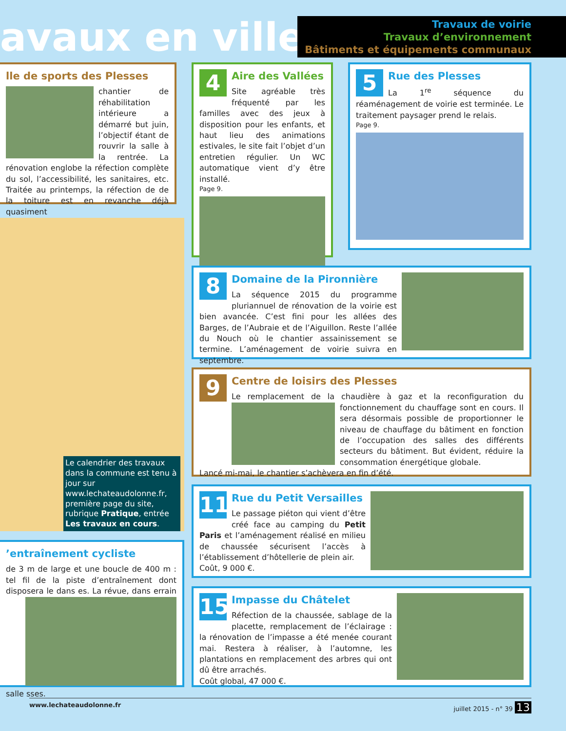avaux en ville
Travaux de voirie
Travaux d’environnement
Bâtiments et équipements communaux
lle de sports des Plesses
chantier de réhabilitation intérieure a démarré but juin, l’objectif étant de rouvrir la salle à la rentrée. La rénovation englobe la réfection complète du sol, l’accessibilité, les sanitaires, etc. Traitée au printemps, la réfection de de la toiture est en revanche déjà quasiment
4
Aire des Vallées
Site agréable très fréquenté par les familles avec des jeux à disposition pour les enfants, et haut lieu des animations estivales, le site fait l’objet d’un entretien régulier. Un WC automatique vient d’y être installé.
Page 9.
5
Rue des Plesses
La 1<sup>re</sup> séquence du réaménagement de voirie est terminée. Le traitement paysager prend le relais.
Page 9.
Le calendrier des travaux dans la commune est tenu à jour sur www.lechateaudolonne.fr, première page du site, rubrique Pratique, entrée Les travaux en cours.
8
Domaine de la Pironnière
La séquence 2015 du programme pluriannuel de rénovation de la voirie est bien avancée. C’est fini pour les allées des Barges, de l’Aubraie et de l’Aiguillon. Reste l’allée du Nouch où le chantier assainissement se termine. L’aménagement de voirie suivra en septembre.
9
Centre de loisirs des Plesses
Le remplacement de la chaudière à gaz et la reconfiguration du fonctionnement du chauffage sont en cours. Il sera désormais possible de proportionner le niveau de chauffage du bâtiment en fonction de l’occupation des salles des différents secteurs du bâtiment. But évident, réduire la consommation énergétique globale.
Lancé mi-mai, le chantier s’achèvera en fin d’été.
11
Rue du Petit Versailles
Le passage piéton qui vient d’être créé face au camping du Petit Paris et l’aménagement réalisé en milieu de chaussée sécurisent l’accès à l’établissement d’hôtellerie de plein air.
Coût, 9 000 €.
’entraînement cycliste
de 3 m de large et une boucle de 400 m : tel fil de la piste d’entraînement dont disposera le dans es. La révue, dans errain salle sses.
15
Impasse du Châtelet
Réfection de la chaussée, sablage de la placette, remplacement de l’éclairage : la rénovation de l’impasse a été menée courant mai. Restera à réaliser, à l’automne, les plantations en remplacement des arbres qui ont dû être arrachés.
Coût global, 47 000 €.
www.lechateaudolonne.fr juillet 2015 - n° 39 13